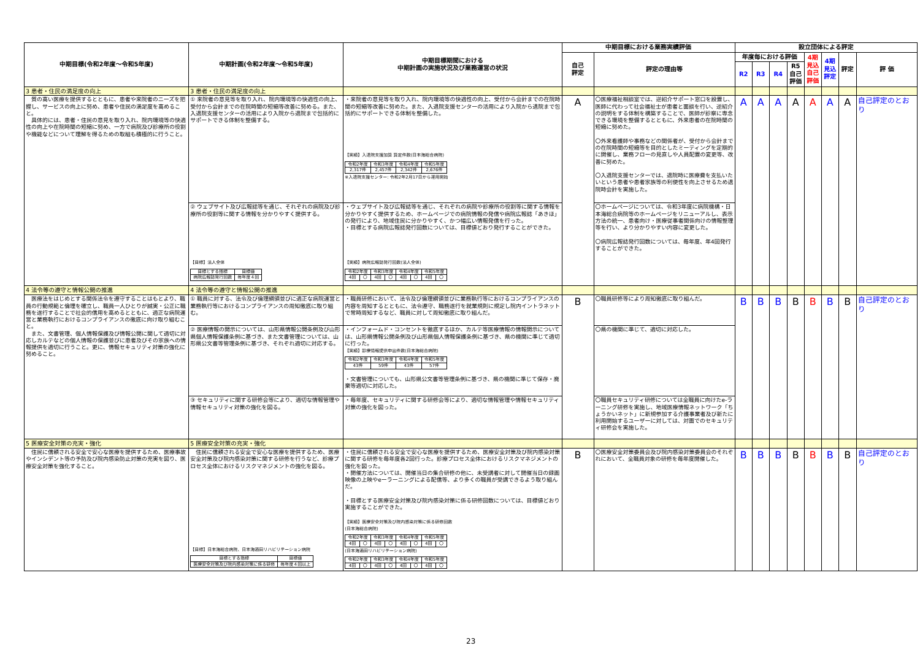| 中期目標(令和2年度～令和5年度) | 中期計画(令和2年度～令和5年度) | 中期目標期間における 中期計画の実施状況及び業務運営の状況 | 中期目標における業務実績評価 | | 設立団体による評定 | | | | | | | |
| --- | --- | --- | --- | --- | --- | --- | --- | --- | --- | --- | --- | --- |
| | | | 自己 評定 | 評定の理由等 | 年度毎における評価 | | | | 4期見込自己評価 | 4期見込評定 | 評定 | 評 価 |
| | | | | | R2 | R3 | R4 | R5自己評価 | | | | |
| 3 患者・住民の満足度の向上 | 3 患者・住民の満足度の向上 | | | | | | | | | | | |
| 質の高い医療を提供するとともに、患者や来院者のニーズを把握し、サービスの向上に努め、患者や住民の満足度を高めること。 具体的には、患者・住民の意見を取り入れ、院内環境等の快適性の向上や在院時間の短縮に努め、一方で病院及び診療所の役割や機能などについて理解を得るための取組も積極的に行うこと。 | ① 来院者の意見等を取り入れ、院内環境等の快適性の向上、受付から会計までの在院時間の短縮等改善に努める。また、入退院支援センターの活用により入院から退院まで包括的にサポートできる体制を整備する。 | ・来院者の意見等を取り入れ、院内環境等の快適性の向上、受付から会計までの在院時間の短縮等改善に努めた。また、入退院支援センターの活用により入院から退院まで包括的にサポートできる体制を整備した。 【実績】入退院支援加算 算定件数(日本海総合病院) / 令和2年度 / 令和3年度 / 令和4年度 / 令和5年度 / / 2,317件 / 2,457件 / 2,342件 / 2,676件 / ※入退院支援センター: 令和2年2月17日から運用開始 | A | 〇医療福祉相談室では、逆紹介サポート窓口を設置し、医師に代わって社会福祉士が患者と面談を行い、逆紹介の説明をする体制を構築することで、医師が診察に専念できる環境を整備するとともに、外来患者の在院時間の短縮に努めた。 〇外来看護師や事務などの関係者が、受付から会計までの在院時間の短縮等を目的としたミーティングを定期的に開催し、業務フローの見直しや人員配置の変更等、改善に努めた。 〇入退院支援センターでは、退院時に医療費を支払いたいという患者や患者家族等の利便性を向上させるため退院時会計を実施した。 | A | A | A | A | A | A | A | 自己評定のとおり |
| | ② ウェブサイト及び広報誌等を通じ、それぞれの病院及び診療所の役割等に関する情報を分かりやすく提供する。 【目標】法人全体 / 目標とする指標 / 目標値 / / 病院広報誌発行回数 / 毎年度４回 / | ・ウェブサイト及び広報誌等を通じ、それぞれの病院や診療所の役割等に関する情報を分かりやすく提供するため、ホームページでの病院情報の発信や病院広報誌「あきほ」の発行により、地域住民に分かりやすく、かつ幅広い情報発信を行った。 ・目標とする病院広報誌発行回数については、目標値どおり発行することができた。 【実績】病院広報誌発行回数(法人全体) / 令和2年度 / / 令和3年度 / / 令和4年度 / / 令和5年度 / / / 4回 / 〇 / 4回 / 〇 / 4回 / 〇 / 4回 / 〇 / | | 〇ホームページについては、令和3年度に病院機構・日本海総合病院等のホームページをリニューアルし、表示方法の統一、患者向け・医療従事者関係向けの情報整理等を行い、より分かりやすい内容に変更した。 〇病院広報誌発行回数については、毎年度、年4回発行することができた。 | | | | | | | | |
| 4 法令等の遵守と情報公開の推進 | 4 法令等の遵守と情報公開の推進 | | | | | | | | | | | |
| 医療法をはじめとする関係法令を遵守することはもとより、職員の行動規範と倫理を確立し、職員一人ひとりが誠実・公正に職務を遂行することで社会的信用を高めるとともに、適正な病院運営と業務執行におけるコンプライアンスの徹底に向け取り組むこと。 また、文書管理、個人情報保護及び情報公開に関して適切に対応しカルテなどの個人情報の保護並びに患者及びその家族への情報提供を適切に行うこと。更に、情報セキュリティ対策の強化に努めること。 | ① 職員に対する、法令及び倫理綱領並びに適正な病院運営と業務執行等におけるコンプライアンスの周知徹底に取り組む。 | ・職員研修において、法令及び倫理綱領並びに業務執行等におけるコンプライアンスの内容を周知するとともに、法令遵守、職務遂行を就業規則に規定し院内イントラネットで常時周知するなど、職員に対して周知徹底に取り組んだ。 | B | 〇職員研修等により周知徹底に取り組んだ。 | B | B | B | B | B | B | B | 自己評定のとおり |
| | ② 医療情報の開示については、山形県情報公開条例及び山形県個人情報保護条例に基づき、また文書管理については、山形県公文書等管理条例に基づき、それぞれ適切に対応する。 | ・インフォームド・コンセントを徹底するほか、カルテ等医療情報の情報開示については、山形県情報公開条例及び山形県個人情報保護条例に基づき、県の機関に準じて適切に行った。 【実績】診療情報提供申出件数(日本海総合病院) / 令和2年度 / 令和3年度 / 令和4年度 / 令和5年度 / / 43件 / 59件 / 43件 / 57件 / ・文書管理についても、山形県公文書等管理条例に基づき、県の機関に準じて保存・廃棄等適切に対応した。 | | 〇県の機関に準じて、適切に対応した。 | | | | | | | | |
| | ③ セキュリティに関する研修会等により、適切な情報管理や情報セキュリティ対策の強化を図る。 | ・毎年度、セキュリティに関する研修会等により、適切な情報管理や情報セキュリティ対策の強化を図った。 | | 〇職員セキュリティ研修については全職員に向けたe-ラーニング研修を実施し、地域医療情報ネットワーク「ちょうかいネット」に新規参加する介護事業者及び新たに利用開始するユーザーに対しては、対面でのセキュリティ研修会を実施した。 | | | | | | | | |
| 5 医療安全対策の充実・強化 | 5 医療安全対策の充実・強化 | | | | | | | | | | | |
| 住民に信頼される安全で安心な医療を提供するため、医療事故やインシデント等の予防及び院内感染防止対策の充実を図り、医療安全対策を強化すること。 | 住民に信頼される安全で安心な医療を提供するため、医療安全対策及び院内感染対策に関する研修を行うなど、診療プロセス全体におけるリスクマネジメントの強化を図る。 【目標】日本海総合病院、日本海酒田リハビリテーション病院 / 目標とする指標 / 目標値 / / 医療安全対策及び院内感染対策に係る研修 / 毎年度４回以上 / | ・住民に信頼される安全で安心な医療を提供するため、医療安全対策及び院内感染対策に関する研修を毎年度各2回行った。診療プロセス全体におけるリスクマネジメントの強化を図った。 ・開催方法については、開催当日の集合研修の他に、未受講者に対して開催当日の録画映像の上映やeーラーニングによる配信等、より多くの職員が受講できるよう取り組んだ。 ・目標とする医療安全対策及び院内感染対策に係る研修回数については、目標値どおり実施することができた。 【実績】医療安全対策及び院内感染対策に係る研修回数 (日本海総合病院) / 令和2年度 / / 令和3年度 / / 令和4年度 / / 令和5年度 / / / 4回 / 〇 / 4回 / 〇 / 4回 / 〇 / 4回 / 〇 / (日本海酒田リハビリテーション病院) / 令和2年度 / / 令和3年度 / / 令和4年度 / / 令和5年度 / / / 4回 / 〇 / 4回 / 〇 / 4回 / 〇 / 4回 / 〇 / | B | 〇医療安全対策委員会及び院内感染対策委員会のそれぞれにおいて、全職員対象の研修を毎年度開催した。 | B | B | B | B | B | B | B | 自己評定のとおり |
23